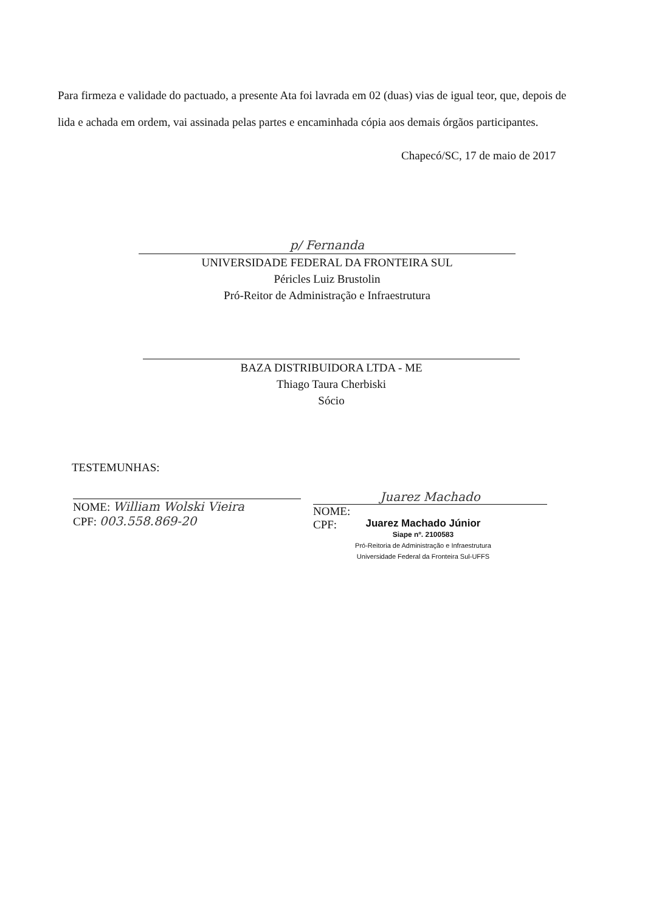Para firmeza e validade do pactuado, a presente Ata foi lavrada em 02 (duas) vias de igual teor, que, depois de lida e achada em ordem, vai assinada pelas partes e encaminhada cópia aos demais órgãos participantes.
Chapecó/SC, 17 de maio de 2017
p/ Fernanda
UNIVERSIDADE FEDERAL DA FRONTEIRA SUL
Péricles Luiz Brustolin
Pró-Reitor de Administração e Infraestrutura
BAZA DISTRIBUIDORA LTDA - ME
Thiago Taura Cherbiski
Sócio
TESTEMUNHAS:
NOME: William Wolski Vieira
CPF: 003.558.869-20
Juarez Machado
NOME:
CPF:
Juarez Machado Júnior
Siape nº. 2100583
Pró-Reitoria de Administração e Infraestrutura
Universidade Federal da Fronteira Sul-UFFS